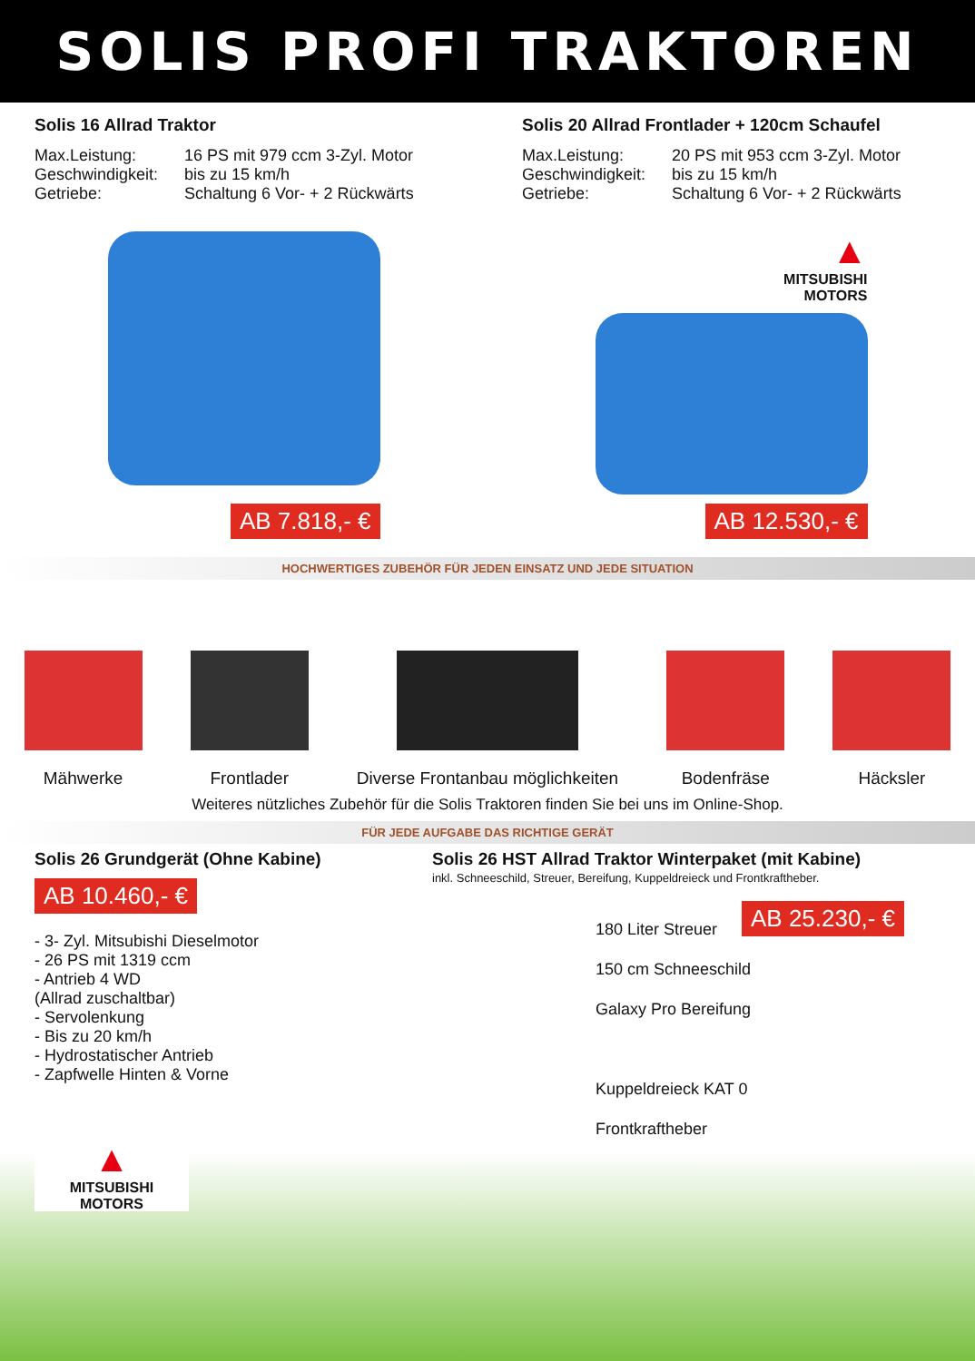SOLIS PROFI TRAKTOREN
Solis 16 Allrad Traktor
Max.Leistung: 16 PS mit 979 ccm 3-Zyl. Motor
Geschwindigkeit: bis zu 15 km/h
Getriebe: Schaltung 6 Vor- + 2 Rückwärts
AB 7.818,- €
Solis 20 Allrad Frontlader + 120cm Schaufel
Max.Leistung: 20 PS mit 953 ccm 3-Zyl. Motor
Geschwindigkeit: bis zu 15 km/h
Getriebe: Schaltung 6 Vor- + 2 Rückwärts
▲
MITSUBISHI
MOTORS
AB 12.530,- €
HOCHWERTIGES ZUBEHÖR FÜR JEDEN EINSATZ UND JEDE SITUATION
Mähwerke
Frontlader
Diverse Frontanbau möglichkeiten
Bodenfräse
Häcksler
Weiteres nützliches Zubehör für die Solis Traktoren finden Sie bei uns im Online-Shop.
FÜR JEDE AUFGABE DAS RICHTIGE GERÄT
Solis 26 Grundgerät (Ohne Kabine)
AB 10.460,- €
- 3- Zyl. Mitsubishi Dieselmotor
- 26 PS mit 1319 ccm
- Antrieb 4 WD
(Allrad zuschaltbar)
- Servolenkung
- Bis zu 20 km/h
- Hydrostatischer Antrieb
- Zapfwelle Hinten & Vorne
▲
MITSUBISHI
MOTORS
Solis 26 HST Allrad Traktor Winterpaket (mit Kabine)
inkl. Schneeschild, Streuer, Bereifung, Kuppeldreieck und Frontkraftheber.
AB 25.230,- €
180 Liter Streuer
150 cm Schneeschild
Galaxy Pro Bereifung
Kuppeldreieck KAT 0
Frontkraftheber